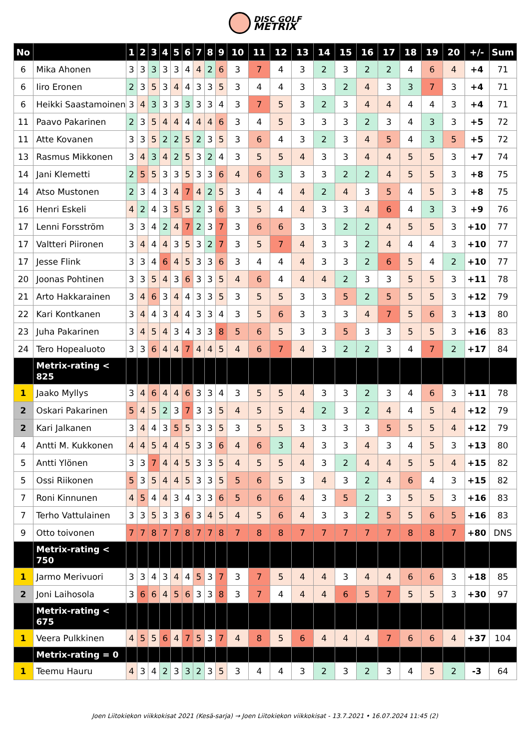DISC GOLF
METRIX
| No | | 1 | 2 | 3 | 4 | 5 | 6 | 7 | 8 | 9 | 10 | 11 | 12 | 13 | 14 | 15 | 16 | 17 | 18 | 19 | 20 | +/- | Sum |
| --- | --- | --- | --- | --- | --- | --- | --- | --- | --- | --- | --- | --- | --- | --- | --- | --- | --- | --- | --- | --- | --- | --- | --- |
| 6 | Mika Ahonen | 3 | 3 | 3 | 3 | 3 | 4 | 4 | 2 | 6 | 3 | 7 | 4 | 3 | 2 | 3 | 2 | 2 | 4 | 6 | 4 | +4 | 71 |
| 6 | Iiro Eronen | 2 | 3 | 5 | 3 | 4 | 4 | 3 | 3 | 5 | 3 | 4 | 4 | 3 | 3 | 2 | 4 | 3 | 3 | 7 | 3 | +4 | 71 |
| 6 | Heikki Saastamoinen | 3 | 4 | 3 | 3 | 3 | 3 | 3 | 3 | 4 | 3 | 7 | 5 | 3 | 2 | 3 | 4 | 4 | 4 | 4 | 3 | +4 | 71 |
| 11 | Paavo Pakarinen | 2 | 3 | 5 | 4 | 4 | 4 | 4 | 4 | 6 | 3 | 4 | 5 | 3 | 3 | 3 | 2 | 3 | 4 | 3 | 3 | +5 | 72 |
| 11 | Atte Kovanen | 3 | 3 | 5 | 2 | 2 | 5 | 2 | 3 | 5 | 3 | 6 | 4 | 3 | 2 | 3 | 4 | 5 | 4 | 3 | 5 | +5 | 72 |
| 13 | Rasmus Mikkonen | 3 | 4 | 3 | 4 | 2 | 5 | 3 | 2 | 4 | 3 | 5 | 5 | 4 | 3 | 3 | 4 | 4 | 5 | 5 | 3 | +7 | 74 |
| 14 | Jani Klemetti | 2 | 5 | 5 | 3 | 3 | 5 | 3 | 3 | 6 | 4 | 6 | 3 | 3 | 3 | 2 | 2 | 4 | 5 | 5 | 3 | +8 | 75 |
| 14 | Atso Mustonen | 2 | 3 | 4 | 3 | 4 | 7 | 4 | 2 | 5 | 3 | 4 | 4 | 4 | 2 | 4 | 3 | 5 | 4 | 5 | 3 | +8 | 75 |
| 16 | Henri Eskeli | 4 | 2 | 4 | 3 | 5 | 5 | 2 | 3 | 6 | 3 | 5 | 4 | 4 | 3 | 3 | 4 | 6 | 4 | 3 | 3 | +9 | 76 |
| 17 | Lenni Forsström | 3 | 3 | 4 | 2 | 4 | 7 | 2 | 3 | 7 | 3 | 6 | 6 | 3 | 3 | 2 | 2 | 4 | 5 | 5 | 3 | +10 | 77 |
| 17 | Valtteri Piironen | 3 | 4 | 4 | 4 | 3 | 5 | 3 | 2 | 7 | 3 | 5 | 7 | 4 | 3 | 3 | 2 | 4 | 4 | 4 | 3 | +10 | 77 |
| 17 | Jesse Flink | 3 | 3 | 4 | 6 | 4 | 5 | 3 | 3 | 6 | 3 | 4 | 4 | 4 | 3 | 3 | 2 | 6 | 5 | 4 | 2 | +10 | 77 |
| 20 | Joonas Pohtinen | 3 | 3 | 5 | 4 | 3 | 6 | 3 | 3 | 5 | 4 | 6 | 4 | 4 | 4 | 2 | 3 | 3 | 5 | 5 | 3 | +11 | 78 |
| 21 | Arto Hakkarainen | 3 | 4 | 6 | 3 | 4 | 4 | 3 | 3 | 5 | 3 | 5 | 5 | 3 | 3 | 5 | 2 | 5 | 5 | 5 | 3 | +12 | 79 |
| 22 | Kari Kontkanen | 3 | 4 | 4 | 3 | 4 | 4 | 3 | 3 | 4 | 3 | 5 | 6 | 3 | 3 | 3 | 4 | 7 | 5 | 6 | 3 | +13 | 80 |
| 23 | Juha Pakarinen | 3 | 4 | 5 | 4 | 3 | 4 | 3 | 3 | 8 | 5 | 6 | 5 | 3 | 3 | 5 | 3 | 3 | 5 | 5 | 3 | +16 | 83 |
| 24 | Tero Hopealuoto | 3 | 3 | 6 | 4 | 4 | 7 | 4 | 4 | 5 | 4 | 6 | 7 | 4 | 3 | 2 | 2 | 3 | 4 | 7 | 2 | +17 | 84 |
| | Metrix-rating < 825 | | | | | | | | | | | | | | | | | | | | | | |
| 1 | Jaako Myllys | 3 | 4 | 6 | 4 | 4 | 6 | 3 | 3 | 4 | 3 | 5 | 5 | 4 | 3 | 3 | 2 | 3 | 4 | 6 | 3 | +11 | 78 |
| 2 | Oskari Pakarinen | 5 | 4 | 5 | 2 | 3 | 7 | 3 | 3 | 5 | 4 | 5 | 5 | 4 | 2 | 3 | 2 | 4 | 4 | 5 | 4 | +12 | 79 |
| 2 | Kari Jalkanen | 3 | 4 | 4 | 3 | 5 | 5 | 3 | 3 | 5 | 3 | 5 | 5 | 3 | 3 | 3 | 3 | 5 | 5 | 5 | 4 | +12 | 79 |
| 4 | Antti M. Kukkonen | 4 | 4 | 5 | 4 | 4 | 5 | 3 | 3 | 6 | 4 | 6 | 3 | 4 | 3 | 3 | 4 | 3 | 4 | 5 | 3 | +13 | 80 |
| 5 | Antti Ylönen | 3 | 3 | 7 | 4 | 4 | 5 | 3 | 3 | 5 | 4 | 5 | 5 | 4 | 3 | 2 | 4 | 4 | 5 | 5 | 4 | +15 | 82 |
| 5 | Ossi Riikonen | 5 | 3 | 5 | 4 | 4 | 5 | 3 | 3 | 5 | 5 | 6 | 5 | 3 | 4 | 3 | 2 | 4 | 6 | 4 | 3 | +15 | 82 |
| 7 | Roni Kinnunen | 4 | 5 | 4 | 4 | 3 | 4 | 3 | 3 | 6 | 5 | 6 | 6 | 4 | 3 | 5 | 2 | 3 | 5 | 5 | 3 | +16 | 83 |
| 7 | Terho Vattulainen | 3 | 3 | 5 | 3 | 3 | 6 | 3 | 4 | 5 | 4 | 5 | 6 | 4 | 3 | 3 | 2 | 5 | 5 | 6 | 5 | +16 | 83 |
| 9 | Otto toivonen | 7 | 7 | 8 | 7 | 7 | 8 | 7 | 7 | 8 | 7 | 8 | 8 | 7 | 7 | 7 | 7 | 7 | 8 | 8 | 7 | +80 | DNS |
| | Metrix-rating < 750 | | | | | | | | | | | | | | | | | | | | | | |
| 1 | Jarmo Merivuori | 3 | 3 | 4 | 3 | 4 | 4 | 5 | 3 | 7 | 3 | 7 | 5 | 4 | 4 | 3 | 4 | 4 | 6 | 6 | 3 | +18 | 85 |
| 2 | Joni Laihosola | 3 | 6 | 6 | 4 | 5 | 6 | 3 | 3 | 8 | 3 | 7 | 4 | 4 | 4 | 6 | 5 | 7 | 5 | 5 | 3 | +30 | 97 |
| | Metrix-rating < 675 | | | | | | | | | | | | | | | | | | | | | | |
| 1 | Veera Pulkkinen | 4 | 5 | 5 | 6 | 4 | 7 | 5 | 3 | 7 | 4 | 8 | 5 | 6 | 4 | 4 | 4 | 7 | 6 | 6 | 4 | +37 | 104 |
| | Metrix-rating = 0 | | | | | | | | | | | | | | | | | | | | | | |
| 1 | Teemu Hauru | 4 | 3 | 4 | 2 | 3 | 3 | 2 | 3 | 5 | 3 | 4 | 4 | 3 | 2 | 3 | 2 | 3 | 4 | 5 | 2 | -3 | 64 |
Joen Liitokiekon viikkokisat 2021 (Kesä-sarja) → Joen Liitokiekon viikkokisat - 13.7.2021 • 16.07.2024 11:45 (2)